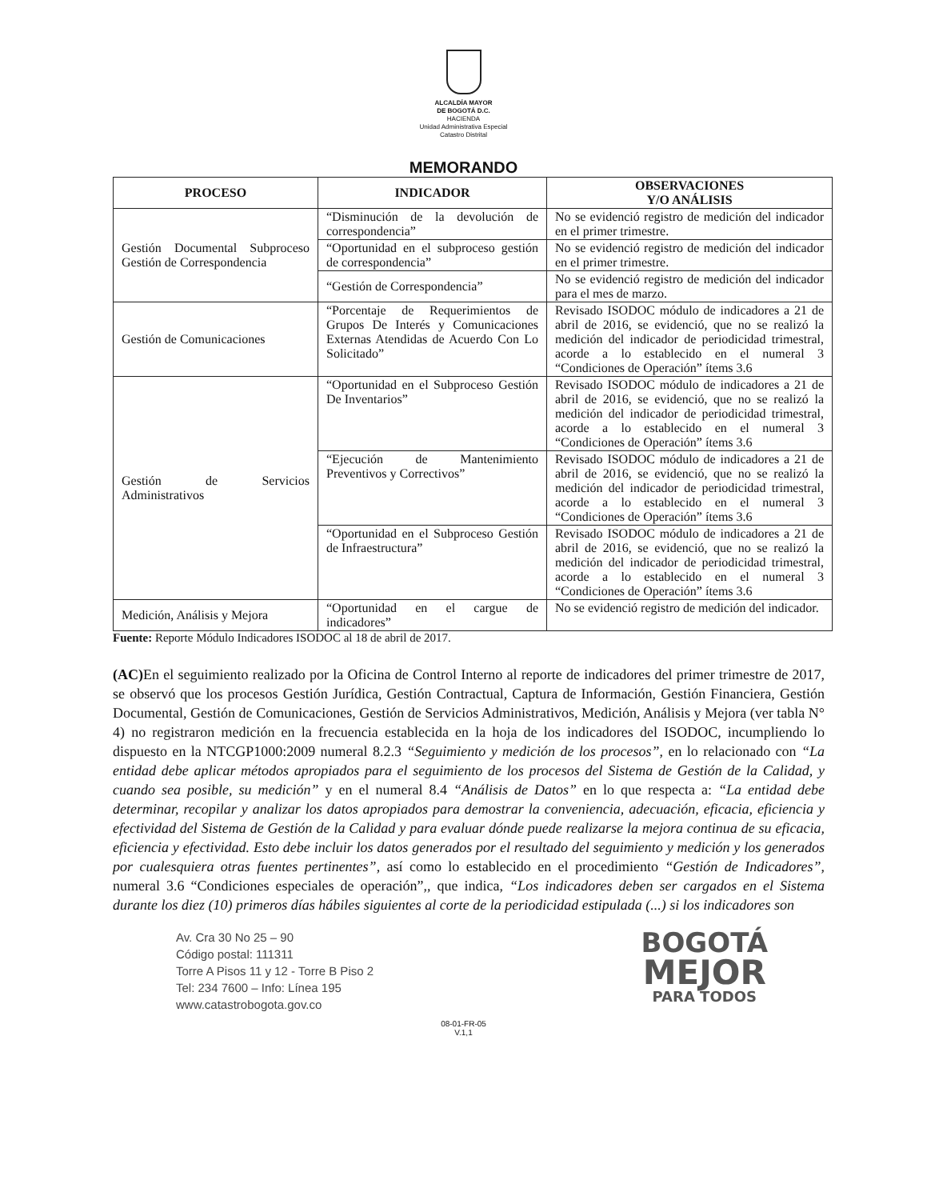ALCALDÍA MAYOR
DE BOGOTÁ D.C.
HACIENDA
Unidad Administrativa Especial
Catastro Distrital
MEMORANDO
| PROCESO | INDICADOR | OBSERVACIONES Y/O ANÁLISIS |
| --- | --- | --- |
| Gestión Documental Subproceso Gestión de Correspondencia | “Disminución de la devolución de correspondencia” | No se evidenció registro de medición del indicador en el primer trimestre. |
| | “Oportunidad en el subproceso gestión de correspondencia” | No se evidenció registro de medición del indicador en el primer trimestre. |
| | “Gestión de Correspondencia” | No se evidenció registro de medición del indicador para el mes de marzo. |
| Gestión de Comunicaciones | “Porcentaje de Requerimientos de Grupos De Interés y Comunicaciones Externas Atendidas de Acuerdo Con Lo Solicitado” | Revisado ISODOC módulo de indicadores a 21 de abril de 2016, se evidenció, que no se realizó la medición del indicador de periodicidad trimestral, acorde a lo establecido en el numeral 3 “Condiciones de Operación” ítems 3.6 |
| Gestión de Servicios Administrativos | “Oportunidad en el Subproceso Gestión De Inventarios” | Revisado ISODOC módulo de indicadores a 21 de abril de 2016, se evidenció, que no se realizó la medición del indicador de periodicidad trimestral, acorde a lo establecido en el numeral 3 “Condiciones de Operación” ítems 3.6 |
| | “Ejecución de Mantenimiento Preventivos y Correctivos” | Revisado ISODOC módulo de indicadores a 21 de abril de 2016, se evidenció, que no se realizó la medición del indicador de periodicidad trimestral, acorde a lo establecido en el numeral 3 “Condiciones de Operación” ítems 3.6 |
| | “Oportunidad en el Subproceso Gestión de Infraestructura” | Revisado ISODOC módulo de indicadores a 21 de abril de 2016, se evidenció, que no se realizó la medición del indicador de periodicidad trimestral, acorde a lo establecido en el numeral 3 “Condiciones de Operación” ítems 3.6 |
| Medición, Análisis y Mejora | “Oportunidad en el cargue de indicadores” | No se evidenció registro de medición del indicador. |
Fuente: Reporte Módulo Indicadores ISODOC al 18 de abril de 2017.
(AC) En el seguimiento realizado por la Oficina de Control Interno al reporte de indicadores del primer trimestre de 2017, se observó que los procesos Gestión Jurídica, Gestión Contractual, Captura de Información, Gestión Financiera, Gestión Documental, Gestión de Comunicaciones, Gestión de Servicios Administrativos, Medición, Análisis y Mejora (ver tabla N° 4) no registraron medición en la frecuencia establecida en la hoja de los indicadores del ISODOC, incumpliendo lo dispuesto en la NTCGP1000:2009 numeral 8.2.3 “Seguimiento y medición de los procesos”, en lo relacionado con “La entidad debe aplicar métodos apropiados para el seguimiento de los procesos del Sistema de Gestión de la Calidad, y cuando sea posible, su medición” y en el numeral 8.4 “Análisis de Datos” en lo que respecta a: “La entidad debe determinar, recopilar y analizar los datos apropiados para demostrar la conveniencia, adecuación, eficacia, eficiencia y efectividad del Sistema de Gestión de la Calidad y para evaluar dónde puede realizarse la mejora continua de su eficacia, eficiencia y efectividad. Esto debe incluir los datos generados por el resultado del seguimiento y medición y los generados por cualesquiera otras fuentes pertinentes”, así como lo establecido en el procedimiento “Gestión de Indicadores”, numeral 3.6 “Condiciones especiales de operación”,, que indica, “Los indicadores deben ser cargados en el Sistema durante los diez (10) primeros días hábiles siguientes al corte de la periodicidad estipulada (...) si los indicadores son
Av. Cra 30 No 25 – 90
Código postal: 111311
Torre A Pisos 11 y 12 - Torre B Piso 2
Tel: 234 7600 – Info: Línea 195
www.catastrobogota.gov.co
BOGOTÁ
MEJOR
PARA TODOS
08-01-FR-05
V.1,1